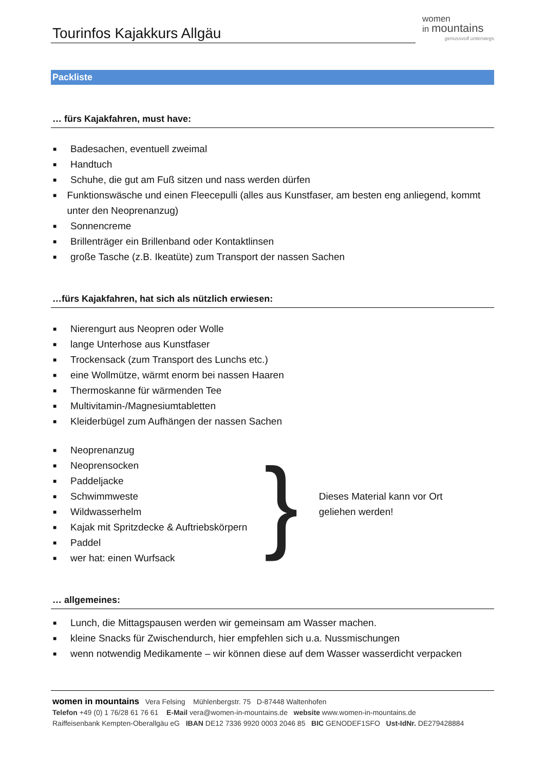Tourinfos Kajakkurs Allgäu
women
in mountains
genussvoll unterwegs
Packliste
… fürs Kajakfahren, must have:
■ Badesachen, eventuell zweimal
■ Handtuch
■ Schuhe, die gut am Fuß sitzen und nass werden dürfen
■ Funktionswäsche und einen Fleecepulli (alles aus Kunstfaser, am besten eng anliegend, kommt unter den Neoprenanzug)
■ Sonnencreme
■ Brillenträger ein Brillenband oder Kontaktlinsen
■ große Tasche (z.B. Ikeatüte) zum Transport der nassen Sachen
…fürs Kajakfahren, hat sich als nützlich erwiesen:
■ Nierengurt aus Neopren oder Wolle
■ lange Unterhose aus Kunstfaser
■ Trockensack (zum Transport des Lunchs etc.)
■ eine Wollmütze, wärmt enorm bei nassen Haaren
■ Thermoskanne für wärmenden Tee
■ Multivitamin-/Magnesiumtabletten
■ Kleiderbügel zum Aufhängen der nassen Sachen
■ Neoprenanzug
■ Neoprensocken
■ Paddeljacke
■ Schwimmweste
■ Wildwasserhelm
■ Kajak mit Spritzdecke & Auftriebskörpern
■ Paddel
■ wer hat: einen Wurfsack
}
Dieses Material kann vor Ort
geliehen werden!
… allgemeines:
■ Lunch, die Mittagspausen werden wir gemeinsam am Wasser machen.
■ kleine Snacks für Zwischendurch, hier empfehlen sich u.a. Nussmischungen
■ wenn notwendig Medikamente – wir können diese auf dem Wasser wasserdicht verpacken
women in mountains Vera Felsing Mühlenbergstr. 75 D-87448 Waltenhofen
Telefon +49 (0) 1 76/28 61 76 61 E-Mail vera@women-in-mountains.de website www.women-in-mountains.de
Raiffeisenbank Kempten-Oberallgäu eG IBAN DE12 7336 9920 0003 2046 85 BIC GENODEF1SFO Ust-IdNr. DE279428884